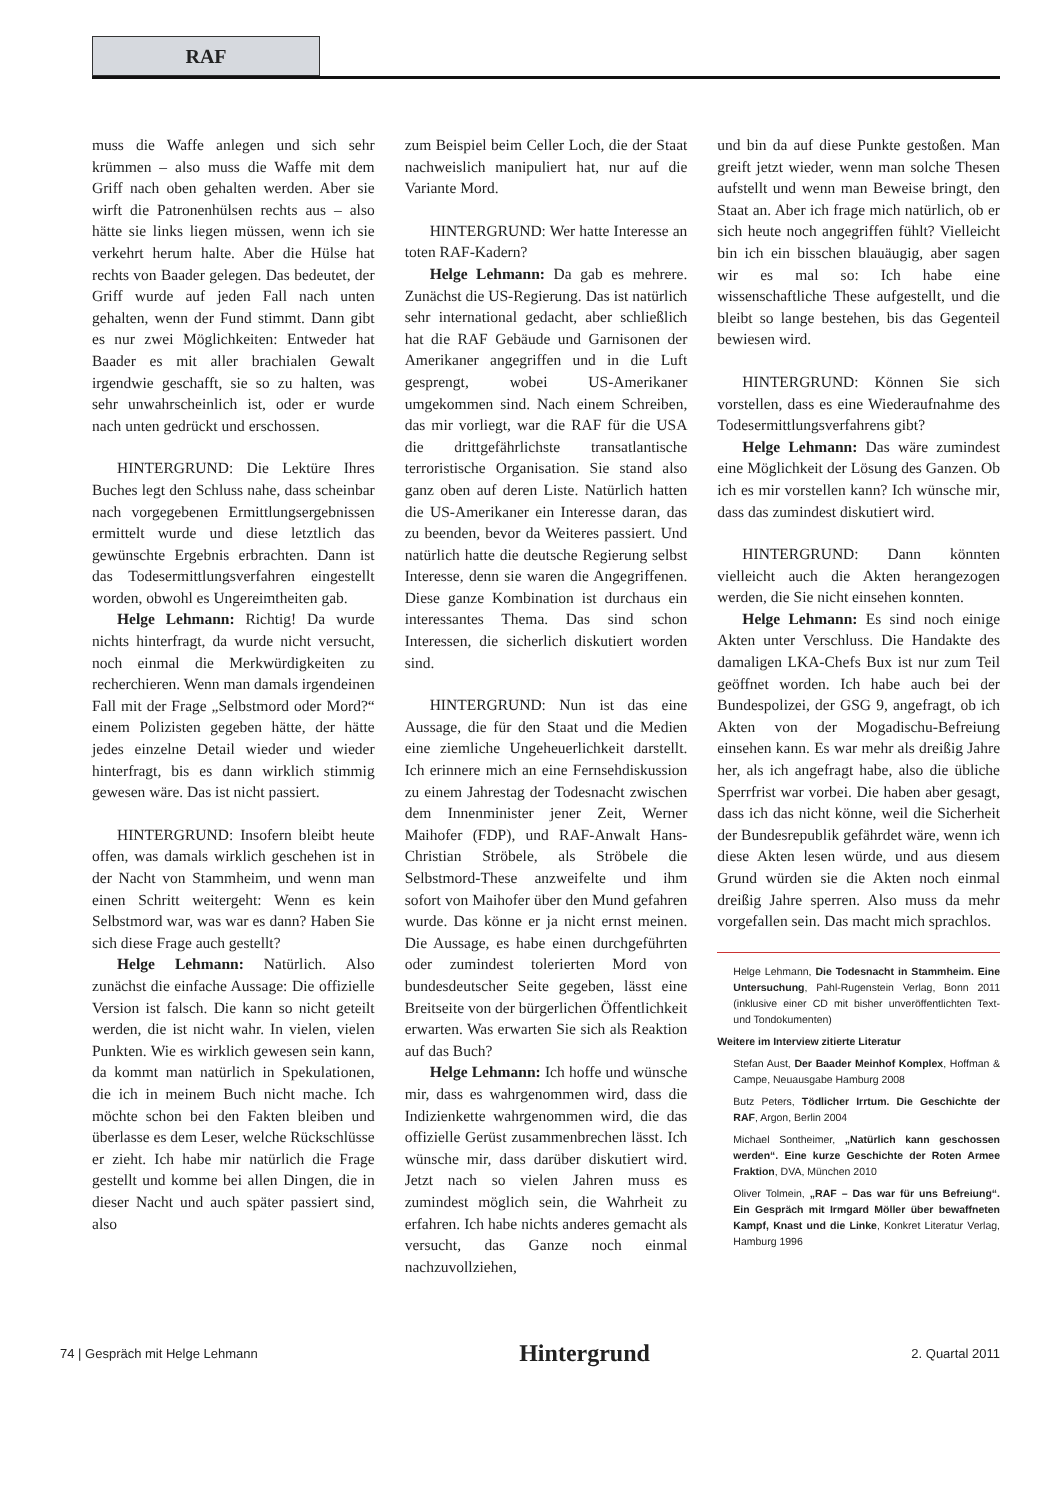RAF
muss die Waffe anlegen und sich sehr krümmen – also muss die Waffe mit dem Griff nach oben gehalten werden. Aber sie wirft die Patronenhülsen rechts aus – also hätte sie links liegen müssen, wenn ich sie verkehrt herum halte. Aber die Hülse hat rechts von Baader gelegen. Das bedeutet, der Griff wurde auf jeden Fall nach unten gehalten, wenn der Fund stimmt. Dann gibt es nur zwei Möglichkeiten: Entweder hat Baader es mit aller brachialen Gewalt irgendwie geschafft, sie so zu halten, was sehr unwahrscheinlich ist, oder er wurde nach unten gedrückt und erschossen.
HINTERGRUND: Die Lektüre Ihres Buches legt den Schluss nahe, dass scheinbar nach vorgegebenen Ermittlungsergebnissen ermittelt wurde und diese letztlich das gewünschte Ergebnis erbrachten. Dann ist das Todesermittlungsverfahren eingestellt worden, obwohl es Ungereimtheiten gab.
Helge Lehmann: Richtig! Da wurde nichts hinterfragt, da wurde nicht versucht, noch einmal die Merkwürdigkeiten zu recherchieren. Wenn man damals irgendeinen Fall mit der Frage „Selbstmord oder Mord?“ einem Polizisten gegeben hätte, der hätte jedes einzelne Detail wieder und wieder hinterfragt, bis es dann wirklich stimmig gewesen wäre. Das ist nicht passiert.
HINTERGRUND: Insofern bleibt heute offen, was damals wirklich geschehen ist in der Nacht von Stammheim, und wenn man einen Schritt weitergeht: Wenn es kein Selbstmord war, was war es dann? Haben Sie sich diese Frage auch gestellt?
Helge Lehmann: Natürlich. Also zunächst die einfache Aussage: Die offizielle Version ist falsch. Die kann so nicht geteilt werden, die ist nicht wahr. In vielen, vielen Punkten. Wie es wirklich gewesen sein kann, da kommt man natürlich in Spekulationen, die ich in meinem Buch nicht mache. Ich möchte schon bei den Fakten bleiben und überlasse es dem Leser, welche Rückschlüsse er zieht. Ich habe mir natürlich die Frage gestellt und komme bei allen Dingen, die in dieser Nacht und auch später passiert sind, also
zum Beispiel beim Celler Loch, die der Staat nachweislich manipuliert hat, nur auf die Variante Mord.
HINTERGRUND: Wer hatte Interesse an toten RAF-Kadern?
Helge Lehmann: Da gab es mehrere. Zunächst die US-Regierung. Das ist natürlich sehr international gedacht, aber schließlich hat die RAF Gebäude und Garnisonen der Amerikaner angegriffen und in die Luft gesprengt, wobei US-Amerikaner umgekommen sind. Nach einem Schreiben, das mir vorliegt, war die RAF für die USA die drittgefährlichste transatlantische terroristische Organisation. Sie stand also ganz oben auf deren Liste. Natürlich hatten die US-Amerikaner ein Interesse daran, das zu beenden, bevor da Weiteres passiert. Und natürlich hatte die deutsche Regierung selbst Interesse, denn sie waren die Angegriffenen. Diese ganze Kombination ist durchaus ein interessantes Thema. Das sind schon Interessen, die sicherlich diskutiert worden sind.
HINTERGRUND: Nun ist das eine Aussage, die für den Staat und die Medien eine ziemliche Ungeheuerlichkeit darstellt. Ich erinnere mich an eine Fernsehdiskussion zu einem Jahrestag der Todesnacht zwischen dem Innenminister jener Zeit, Werner Maihofer (FDP), und RAF-Anwalt Hans-Christian Ströbele, als Ströbele die Selbstmord-These anzweifelte und ihm sofort von Maihofer über den Mund gefahren wurde. Das könne er ja nicht ernst meinen. Die Aussage, es habe einen durchgeführten oder zumindest tolerierten Mord von bundesdeutscher Seite gegeben, lässt eine Breitseite von der bürgerlichen Öffentlichkeit erwarten. Was erwarten Sie sich als Reaktion auf das Buch?
Helge Lehmann: Ich hoffe und wünsche mir, dass es wahrgenommen wird, dass die Indizienkette wahrgenommen wird, die das offizielle Gerüst zusammenbrechen lässt. Ich wünsche mir, dass darüber diskutiert wird. Jetzt nach so vielen Jahren muss es zumindest möglich sein, die Wahrheit zu erfahren. Ich habe nichts anderes gemacht als versucht, das Ganze noch einmal nachzuvollziehen,
und bin da auf diese Punkte gestoßen. Man greift jetzt wieder, wenn man solche Thesen aufstellt und wenn man Beweise bringt, den Staat an. Aber ich frage mich natürlich, ob er sich heute noch angegriffen fühlt? Vielleicht bin ich ein bisschen blauäugig, aber sagen wir es mal so: Ich habe eine wissenschaftliche These aufgestellt, und die bleibt so lange bestehen, bis das Gegenteil bewiesen wird.
HINTERGRUND: Können Sie sich vorstellen, dass es eine Wiederaufnahme des Todesermittlungsverfahrens gibt?
Helge Lehmann: Das wäre zumindest eine Möglichkeit der Lösung des Ganzen. Ob ich es mir vorstellen kann? Ich wünsche mir, dass das zumindest diskutiert wird.
HINTERGRUND: Dann könnten vielleicht auch die Akten herangezogen werden, die Sie nicht einsehen konnten.
Helge Lehmann: Es sind noch einige Akten unter Verschluss. Die Handakte des damaligen LKA-Chefs Bux ist nur zum Teil geöffnet worden. Ich habe auch bei der Bundespolizei, der GSG 9, angefragt, ob ich Akten von der Mogadischu-Befreiung einsehen kann. Es war mehr als dreißig Jahre her, als ich angefragt habe, also die übliche Sperrfrist war vorbei. Die haben aber gesagt, dass ich das nicht könne, weil die Sicherheit der Bundesrepublik gefährdet wäre, wenn ich diese Akten lesen würde, und aus diesem Grund würden sie die Akten noch einmal dreißig Jahre sperren. Also muss da mehr vorgefallen sein. Das macht mich sprachlos.
Helge Lehmann, Die Todesnacht in Stammheim. Eine Untersuchung, Pahl-Rugenstein Verlag, Bonn 2011 (inklusive einer CD mit bisher unveröffentlichten Text- und Tondokumenten)
Weitere im Interview zitierte Literatur
Stefan Aust, Der Baader Meinhof Komplex, Hoffman & Campe, Neuausgabe Hamburg 2008
Butz Peters, Tödlicher Irrtum. Die Geschichte der RAF, Argon, Berlin 2004
Michael Sontheimer, „Natürlich kann geschossen werden“. Eine kurze Geschichte der Roten Armee Fraktion, DVA, München 2010
Oliver Tolmein, „RAF – Das war für uns Befreiung“. Ein Gespräch mit Irmgard Möller über bewaffneten Kampf, Knast und die Linke, Konkret Literatur Verlag, Hamburg 1996
74 | Gespräch mit Helge Lehmann Hintergrund 2. Quartal 2011